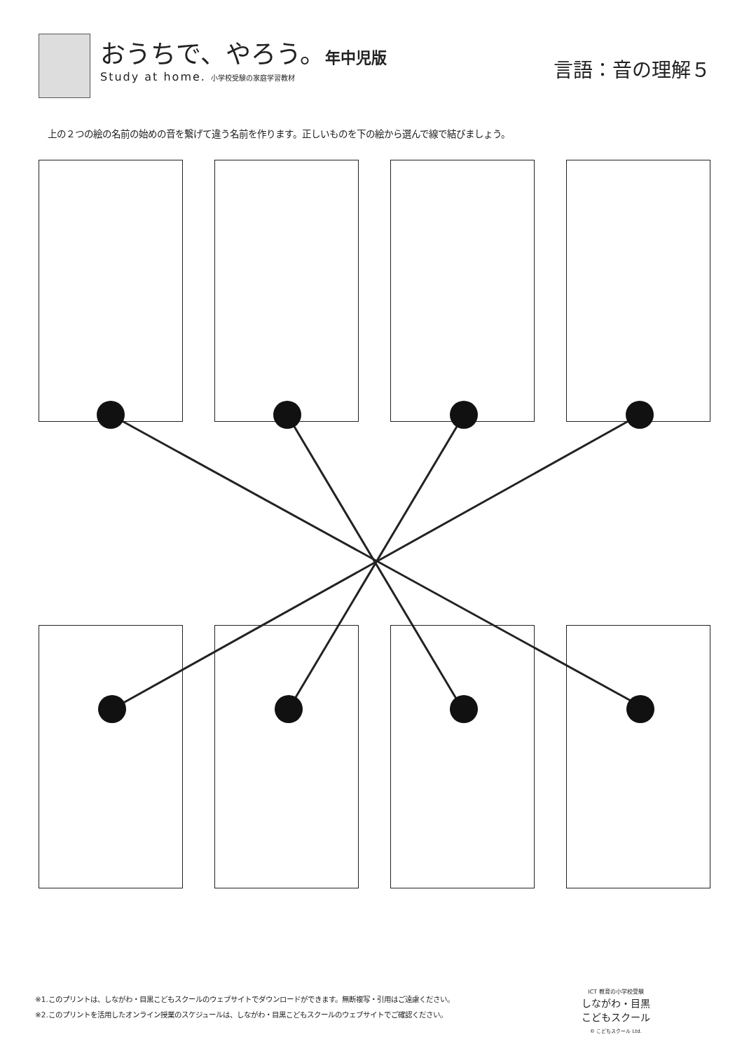おうちで、やろう。年中児版
Study at home. 小学校受験の家庭学習教材
言語：音の理解５
上の２つの絵の名前の始めの音を繋げて違う名前を作ります。正しいものを下の絵から選んで線で結びましょう。
※1.このプリントは、しながわ・目黒こどもスクールのウェブサイトでダウンロードができます。無断複写・引用はご遠慮ください。
※2.このプリントを活用したオンライン授業のスケジュールは、しながわ・目黒こどもスクールのウェブサイトでご確認ください。
ICT 教育の小学校受験
しながわ・目黒
こどもスクール
© こどもスクール Ltd.